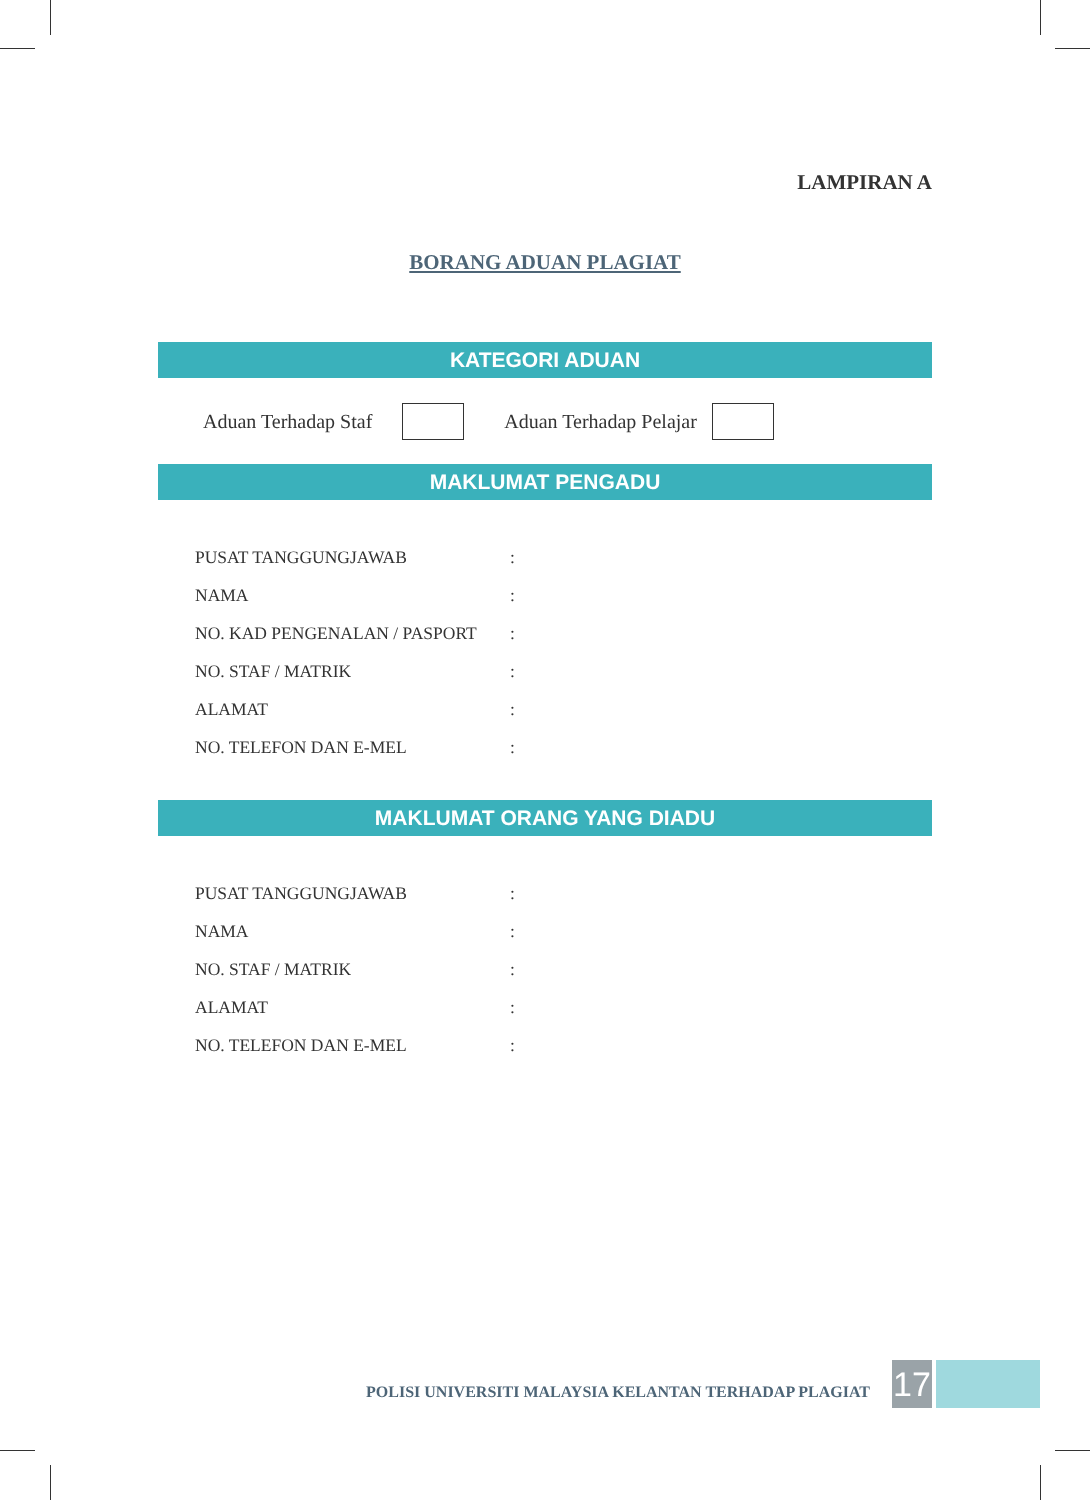LAMPIRAN A
BORANG ADUAN PLAGIAT
KATEGORI ADUAN
Aduan Terhadap Staf Aduan Terhadap Pelajar
MAKLUMAT PENGADU
PUSAT TANGGUNGJAWAB:
NAMA:
NO. KAD PENGENALAN / PASPORT:
NO. STAF / MATRIK:
ALAMAT:
NO. TELEFON DAN E-MEL:
MAKLUMAT ORANG YANG DIADU
PUSAT TANGGUNGJAWAB:
NAMA:
NO. STAF / MATRIK:
ALAMAT:
NO. TELEFON DAN E-MEL:
POLISI UNIVERSITI MALAYSIA KELANTAN TERHADAP PLAGIAT
17